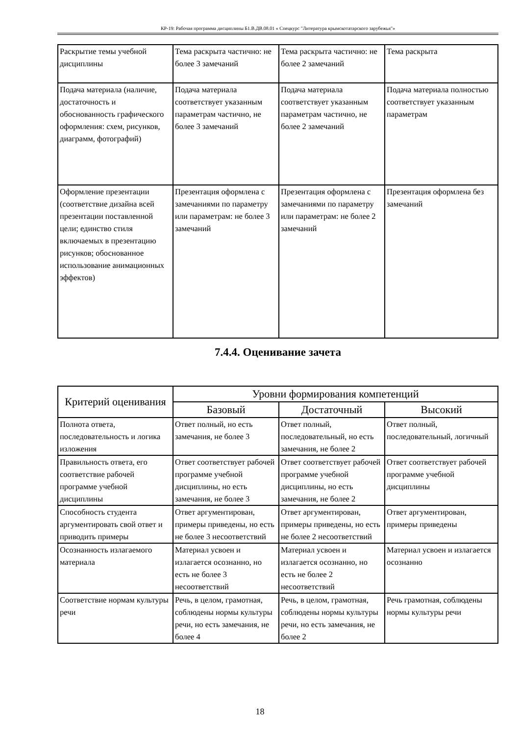КР-19: Рабочая программа дисциплины Б1.В.ДВ.08.01 « Спецкурс "Литература крымскотатарского зарубежья"»
| Раскрытие темы учебной дисциплины | Тема раскрыта частично: не более 3 замечаний | Тема раскрыта частично: не более 2 замечаний | Тема раскрыта |
| Подача материала (наличие, достаточность и обоснованность графического оформления: схем, рисунков, диаграмм, фотографий) | Подача материала соответствует указанным параметрам частично, не более 3 замечаний | Подача материала соответствует указанным параметрам частично, не более 2 замечаний | Подача материала полностью соответствует указанным параметрам |
| Оформление презентации (соответствие дизайна всей презентации поставленной цели; единство стиля включаемых в презентацию рисунков; обоснованное использование анимационных эффектов) | Презентация оформлена с замечаниями по параметру или параметрам: не более 3 замечаний | Презентация оформлена с замечаниями по параметру или параметрам: не более 2 замечаний | Презентация оформлена без замечаний |
7.4.4. Оценивание зачета
| Критерий оценивания | Уровни формирования компетенций | | |
| --- | --- | --- | --- |
| | Базовый | Достаточный | Высокий |
| Полнота ответа, последовательность и логика изложения | Ответ полный, но есть замечания, не более 3 | Ответ полный, последовательный, но есть замечания, не более 2 | Ответ полный, последовательный, логичный |
| Правильность ответа, его соответствие рабочей программе учебной дисциплины | Ответ соответствует рабочей программе учебной дисциплины, но есть замечания, не более 3 | Ответ соответствует рабочей программе учебной дисциплины, но есть замечания, не более 2 | Ответ соответствует рабочей программе учебной дисциплины |
| Способность студента аргументировать свой ответ и приводить примеры | Ответ аргументирован, примеры приведены, но есть не более 3 несоответствий | Ответ аргументирован, примеры приведены, но есть не более 2 несоответствий | Ответ аргументирован, примеры приведены |
| Осознанность излагаемого материала | Материал усвоен и излагается осознанно, но есть не более 3 несоответствий | Материал усвоен и излагается осознанно, но есть не более 2 несоответствий | Материал усвоен и излагается осознанно |
| Соответствие нормам культуры речи | Речь, в целом, грамотная, соблюдены нормы культуры речи, но есть замечания, не более 4 | Речь, в целом, грамотная, соблюдены нормы культуры речи, но есть замечания, не более 2 | Речь грамотная, соблюдены нормы культуры речи |
18